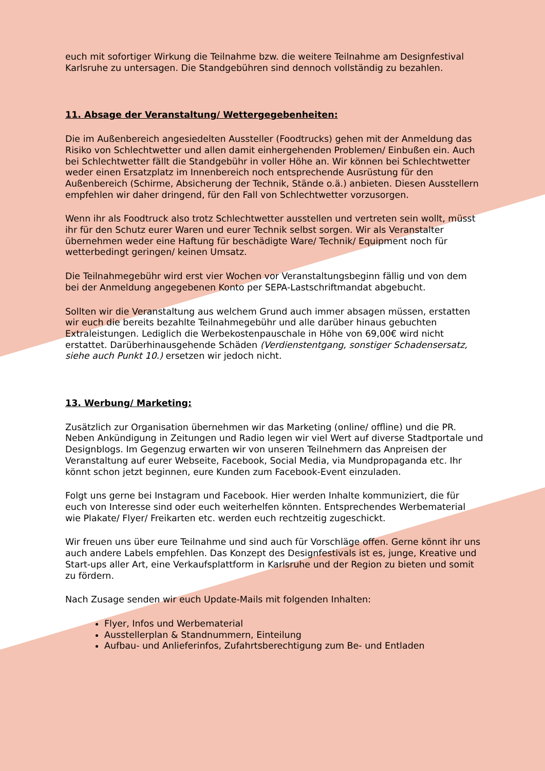euch mit sofortiger Wirkung die Teilnahme bzw. die weitere Teilnahme am Designfestival Karlsruhe zu untersagen. Die Standgebühren sind dennoch vollständig zu bezahlen.
11. Absage der Veranstaltung/ Wettergegebenheiten:
Die im Außenbereich angesiedelten Aussteller (Foodtrucks) gehen mit der Anmeldung das Risiko von Schlechtwetter und allen damit einhergehenden Problemen/ Einbußen ein. Auch bei Schlechtwetter fällt die Standgebühr in voller Höhe an. Wir können bei Schlechtwetter weder einen Ersatzplatz im Innenbereich noch entsprechende Ausrüstung für den Außenbereich (Schirme, Absicherung der Technik, Stände o.ä.) anbieten. Diesen Ausstellern empfehlen wir daher dringend, für den Fall von Schlechtwetter vorzusorgen.
Wenn ihr als Foodtruck also trotz Schlechtwetter ausstellen und vertreten sein wollt, müsst ihr für den Schutz eurer Waren und eurer Technik selbst sorgen. Wir als Veranstalter übernehmen weder eine Haftung für beschädigte Ware/ Technik/ Equipment noch für wetterbedingt geringen/ keinen Umsatz.
Die Teilnahmegebühr wird erst vier Wochen vor Veranstaltungsbeginn fällig und von dem bei der Anmeldung angegebenen Konto per SEPA-Lastschriftmandat abgebucht.
Sollten wir die Veranstaltung aus welchem Grund auch immer absagen müssen, erstatten wir euch die bereits bezahlte Teilnahmegebühr und alle darüber hinaus gebuchten Extraleistungen. Lediglich die Werbekostenpauschale in Höhe von 69,00€ wird nicht erstattet. Darüberhinausgehende Schäden (Verdienstentgang, sonstiger Schadensersatz, siehe auch Punkt 10.) ersetzen wir jedoch nicht.
13. Werbung/ Marketing:
Zusätzlich zur Organisation übernehmen wir das Marketing (online/ offline) und die PR. Neben Ankündigung in Zeitungen und Radio legen wir viel Wert auf diverse Stadtportale und Designblogs. Im Gegenzug erwarten wir von unseren Teilnehmern das Anpreisen der Veranstaltung auf eurer Webseite, Facebook, Social Media, via Mundpropaganda etc. Ihr könnt schon jetzt beginnen, eure Kunden zum Facebook-Event einzuladen.
Folgt uns gerne bei Instagram und Facebook. Hier werden Inhalte kommuniziert, die für euch von Interesse sind oder euch weiterhelfen könnten. Entsprechendes Werbematerial wie Plakate/ Flyer/ Freikarten etc. werden euch rechtzeitig zugeschickt.
Wir freuen uns über eure Teilnahme und sind auch für Vorschläge offen. Gerne könnt ihr uns auch andere Labels empfehlen. Das Konzept des Designfestivals ist es, junge, Kreative und Start-ups aller Art, eine Verkaufsplattform in Karlsruhe und der Region zu bieten und somit zu fördern.
Nach Zusage senden wir euch Update-Mails mit folgenden Inhalten:
Flyer, Infos und Werbematerial
Ausstellerplan & Standnummern, Einteilung
Aufbau- und Anlieferinfos, Zufahrtsberechtigung zum Be- und Entladen